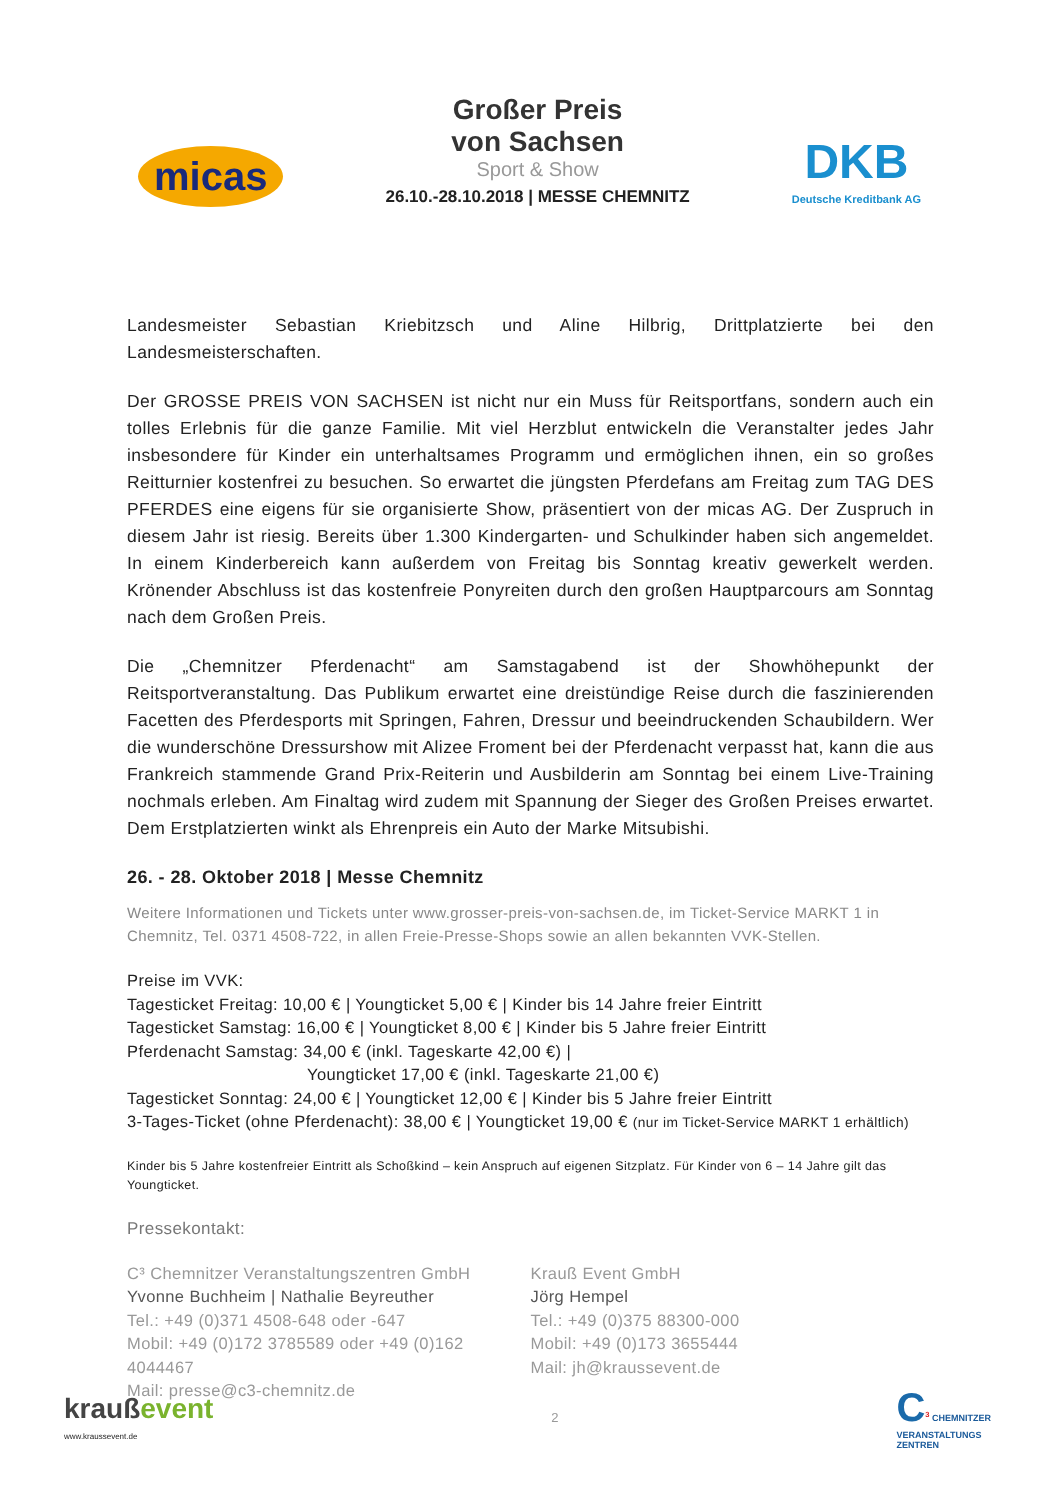micas
Großer Preis
von Sachsen
Sport & Show
26.10.-28.10.2018 | MESSE CHEMNITZ
DKB
Deutsche Kreditbank AG
Landesmeister Sebastian Kriebitzsch und Aline Hilbrig, Drittplatzierte bei den Landesmeisterschaften.
Der GROSSE PREIS VON SACHSEN ist nicht nur ein Muss für Reitsportfans, sondern auch ein tolles Erlebnis für die ganze Familie. Mit viel Herzblut entwickeln die Veranstalter jedes Jahr insbesondere für Kinder ein unterhaltsames Programm und ermöglichen ihnen, ein so großes Reitturnier kostenfrei zu besuchen. So erwartet die jüngsten Pferdefans am Freitag zum TAG DES PFERDES eine eigens für sie organisierte Show, präsentiert von der micas AG. Der Zuspruch in diesem Jahr ist riesig. Bereits über 1.300 Kindergarten- und Schulkinder haben sich angemeldet. In einem Kinderbereich kann außerdem von Freitag bis Sonntag kreativ gewerkelt werden. Krönender Abschluss ist das kostenfreie Ponyreiten durch den großen Hauptparcours am Sonntag nach dem Großen Preis.
Die „Chemnitzer Pferdenacht“ am Samstagabend ist der Showhöhepunkt der Reitsportveranstaltung. Das Publikum erwartet eine dreistündige Reise durch die faszinierenden Facetten des Pferdesports mit Springen, Fahren, Dressur und beeindruckenden Schaubildern. Wer die wunderschöne Dressurshow mit Alizee Froment bei der Pferdenacht verpasst hat, kann die aus Frankreich stammende Grand Prix-Reiterin und Ausbilderin am Sonntag bei einem Live-Training nochmals erleben. Am Finaltag wird zudem mit Spannung der Sieger des Großen Preises erwartet. Dem Erstplatzierten winkt als Ehrenpreis ein Auto der Marke Mitsubishi.
26. - 28. Oktober 2018 | Messe Chemnitz
Weitere Informationen und Tickets unter www.grosser-preis-von-sachsen.de, im Ticket-Service MARKT 1 in Chemnitz, Tel. 0371 4508-722, in allen Freie-Presse-Shops sowie an allen bekannten VVK-Stellen.
Preise im VVK:
Tagesticket Freitag: 10,00 € | Youngticket 5,00 € | Kinder bis 14 Jahre freier Eintritt
Tagesticket Samstag: 16,00 € | Youngticket 8,00 € | Kinder bis 5 Jahre freier Eintritt
Pferdenacht Samstag: 34,00 € (inkl. Tageskarte 42,00 €) |
Youngticket 17,00 € (inkl. Tageskarte 21,00 €)
Tagesticket Sonntag: 24,00 € | Youngticket 12,00 € | Kinder bis 5 Jahre freier Eintritt
3-Tages-Ticket (ohne Pferdenacht): 38,00 € | Youngticket 19,00 € (nur im Ticket-Service MARKT 1 erhältlich)
Kinder bis 5 Jahre kostenfreier Eintritt als Schoßkind – kein Anspruch auf eigenen Sitzplatz. Für Kinder von 6 – 14 Jahre gilt das Youngticket.
Pressekontakt:
C³ Chemnitzer Veranstaltungszentren GmbH
Yvonne Buchheim | Nathalie Beyreuther
Tel.: +49 (0)371 4508-648 oder -647
Mobil: +49 (0)172 3785589 oder +49 (0)162 4044467
Mail: presse@c3-chemnitz.de
Krauß Event GmbH
Jörg Hempel
Tel.: +49 (0)375 88300-000
Mobil: +49 (0)173 3655444
Mail: jh@kraussevent.de
kraußevent
www.kraussevent.de
2
C<sup>3</sup> CHEMNITZER
VERANSTALTUNGS
ZENTREN